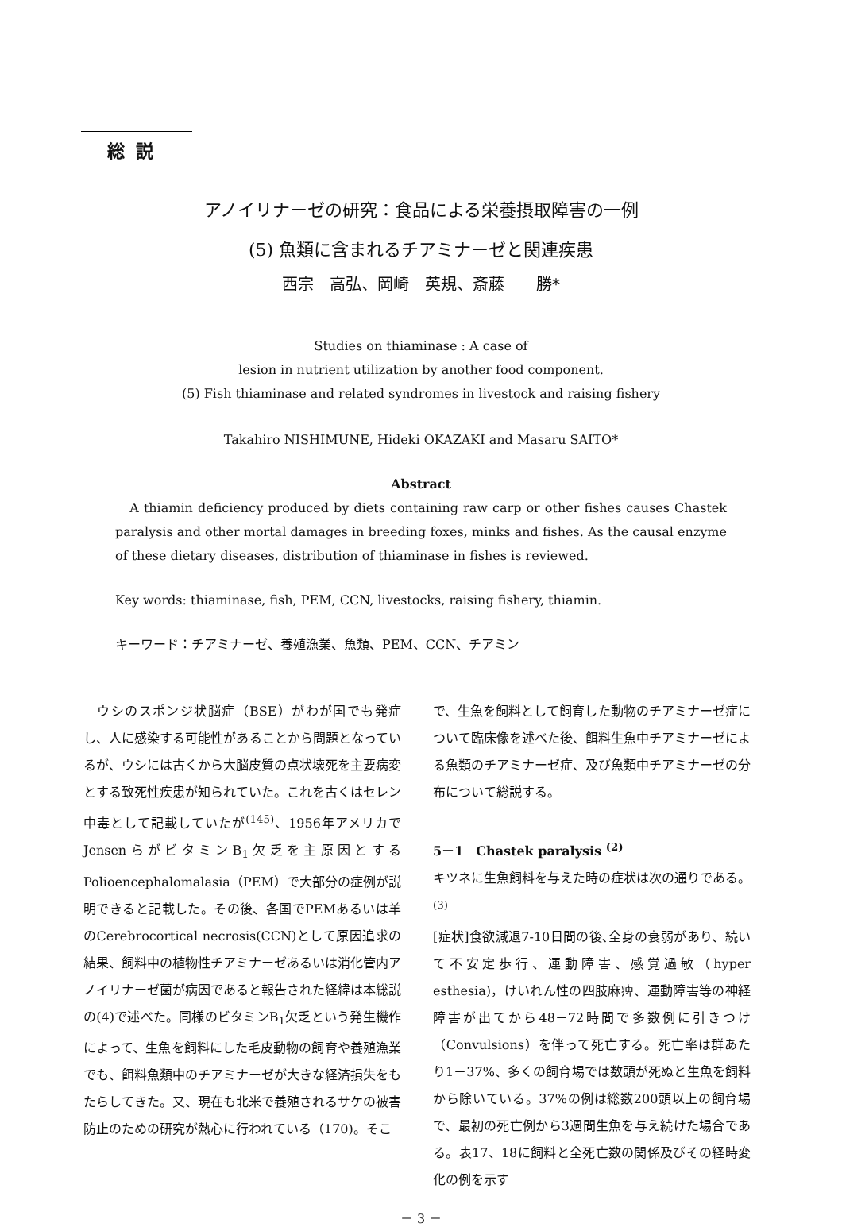総説
アノイリナーゼの研究：食品による栄養摂取障害の一例
(5) 魚類に含まれるチアミナーゼと関連疾患
西宗　高弘、岡崎　英規、斎藤　　勝*
Studies on thiaminase : A case of
lesion in nutrient utilization by another food component.
(5) Fish thiaminase and related syndromes in livestock and raising fishery
Takahiro NISHIMUNE, Hideki OKAZAKI and Masaru SAITO*
Abstract
A thiamin deficiency produced by diets containing raw carp or other fishes causes Chastek paralysis and other mortal damages in breeding foxes, minks and fishes. As the causal enzyme of these dietary diseases, distribution of thiaminase in fishes is reviewed.
Key words: thiaminase, fish, PEM, CCN, livestocks, raising fishery, thiamin.
キーワード：チアミナーゼ、養殖漁業、魚類、PEM、CCN、チアミン
　ウシのスポンジ状脳症（BSE）がわが国でも発症し、人に感染する可能性があることから問題となっているが、ウシには古くから大脳皮質の点状壊死を主要病変とする致死性疾患が知られていた。これを古くはセレン中毒として記載していたが<sup>(145)</sup>、1956年アメリカでJensenらがビタミンB<sub>1</sub>欠乏を主原因とするPolioencephalomalasia（PEM）で大部分の症例が説明できると記載した。その後、各国でPEMあるいは羊のCerebrocortical necrosis(CCN)として原因追求の結果、飼料中の植物性チアミナーゼあるいは消化管内アノイリナーゼ菌が病因であると報告された経緯は本総説の(4)で述べた。同様のビタミンB<sub>1</sub>欠乏という発生機作によって、生魚を飼料にした毛皮動物の飼育や養殖漁業でも、餌料魚類中のチアミナーゼが大きな経済損失をもたらしてきた。又、現在も北米で養殖されるサケの被害防止のための研究が熱心に行われている（170)。そこ
で、生魚を飼料として飼育した動物のチアミナーゼ症について臨床像を述べた後、餌料生魚中チアミナーゼによる魚類のチアミナーゼ症、及び魚類中チアミナーゼの分布について総説する。
5－1　Chastek paralysis <sup>(2)</sup>
キツネに生魚飼料を与えた時の症状は次の通りである。<sup>(3)</sup>
[症状]食欲減退7-10日間の後､全身の衰弱があり、続いて不安定歩行、運動障害、感覚過敏（hyper esthesia)，けいれん性の四肢麻痺、運動障害等の神経障害が出てから48－72時間で多数例に引きつけ（Convulsions）を伴って死亡する。死亡率は群あたり1－37%、多くの飼育場では数頭が死ぬと生魚を飼料から除いている。37%の例は総数200頭以上の飼育場で、最初の死亡例から3週間生魚を与え続けた場合である。表17、18に飼料と全死亡数の関係及びその経時変化の例を示す
－ 3 －